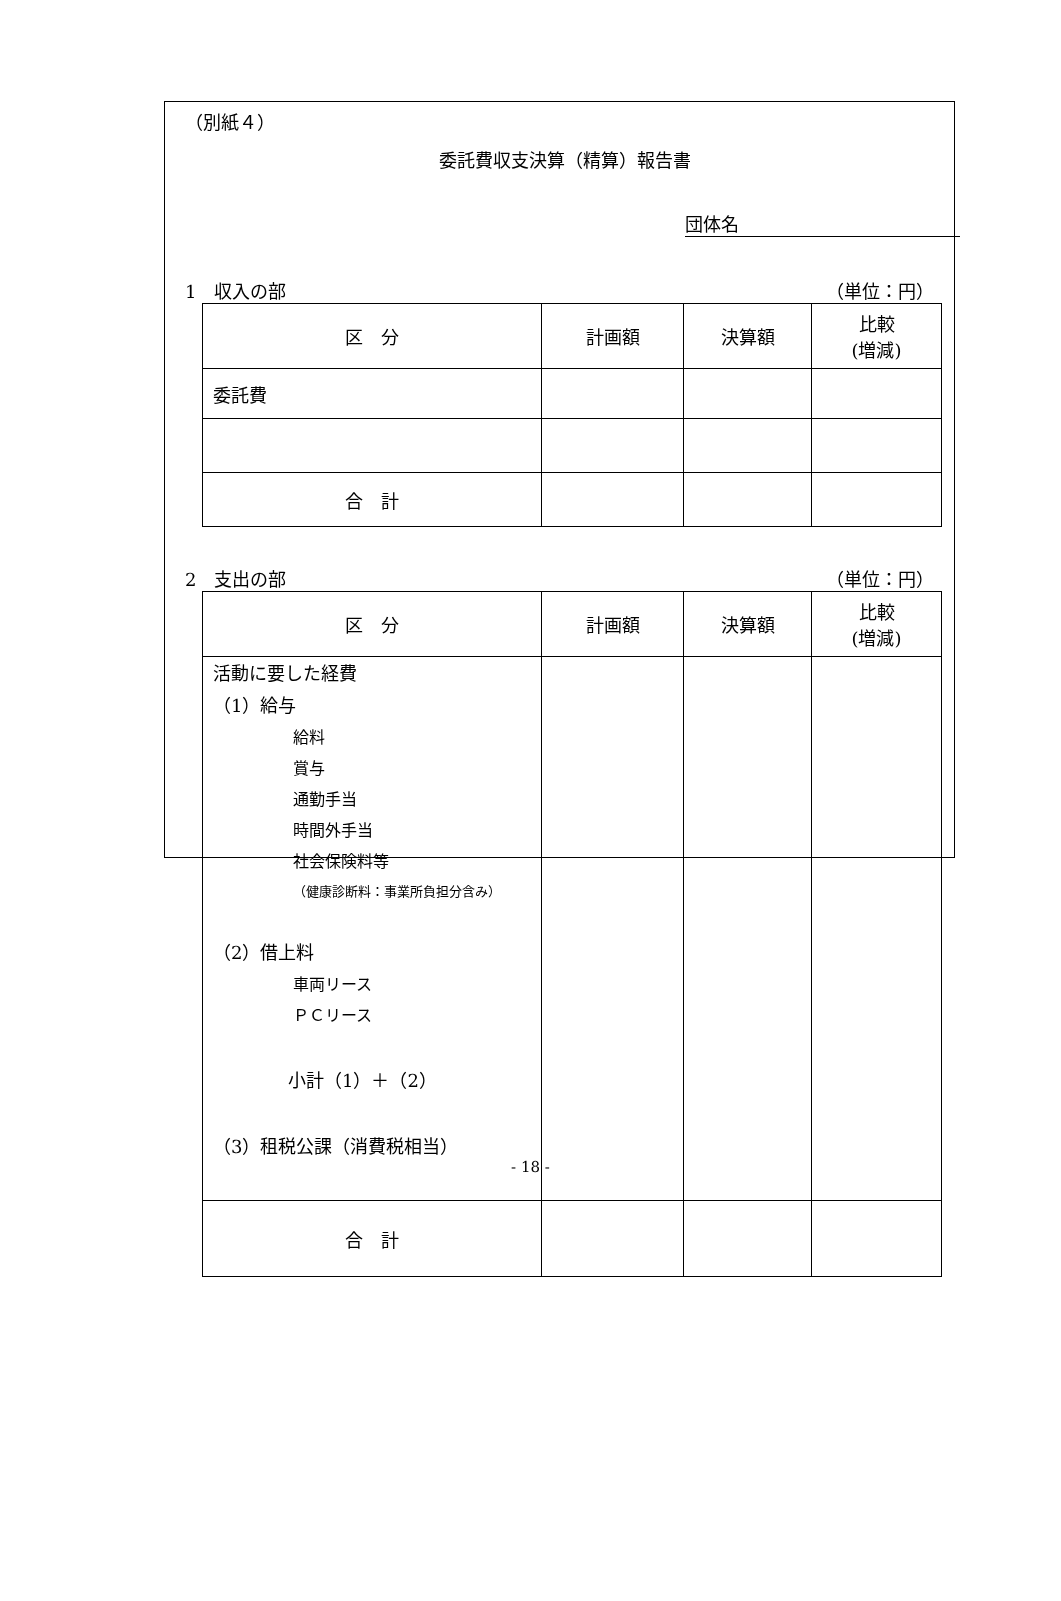（別紙４）
委託費収支決算（精算）報告書
団体名
1　収入の部 （単位：円）
| 区 分 | 計画額 | 決算額 | 比較 (増減) |
| --- | --- | --- | --- |
| 委託費 | | | |
| 合 計 | | | |
2　支出の部 （単位：円）
| 区 分 | 計画額 | 決算額 | 比較 (増減) |
| --- | --- | --- | --- |
| 活動に要した経費 （1）給与 給料 賞与 通勤手当 時間外手当 社会保険料等 （健康診断料：事業所負担分含み） （2）借上料 車両リース ＰＣリース 小計（1）＋（2） （3）租税公課（消費税相当） | | | |
| 合 計 | | | |
- 18 -